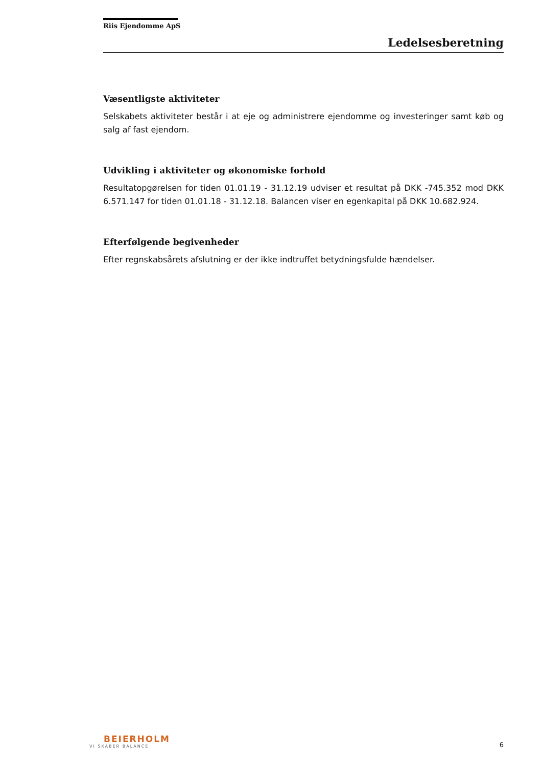Riis Ejendomme ApS
Ledelsesberetning
Væsentligste aktiviteter
Selskabets aktiviteter består i at eje og administrere ejendomme og investeringer samt køb og salg af fast ejendom.
Udvikling i aktiviteter og økonomiske forhold
Resultatopgørelsen for tiden 01.01.19 - 31.12.19 udviser et resultat på DKK -745.352 mod DKK 6.571.147 for tiden 01.01.18 - 31.12.18. Balancen viser en egenkapital på DKK 10.682.924.
Efterfølgende begivenheder
Efter regnskabsårets afslutning er der ikke indtruffet betydningsfulde hændelser.
BEIERHOLM
VI SKABER BALANCE
6